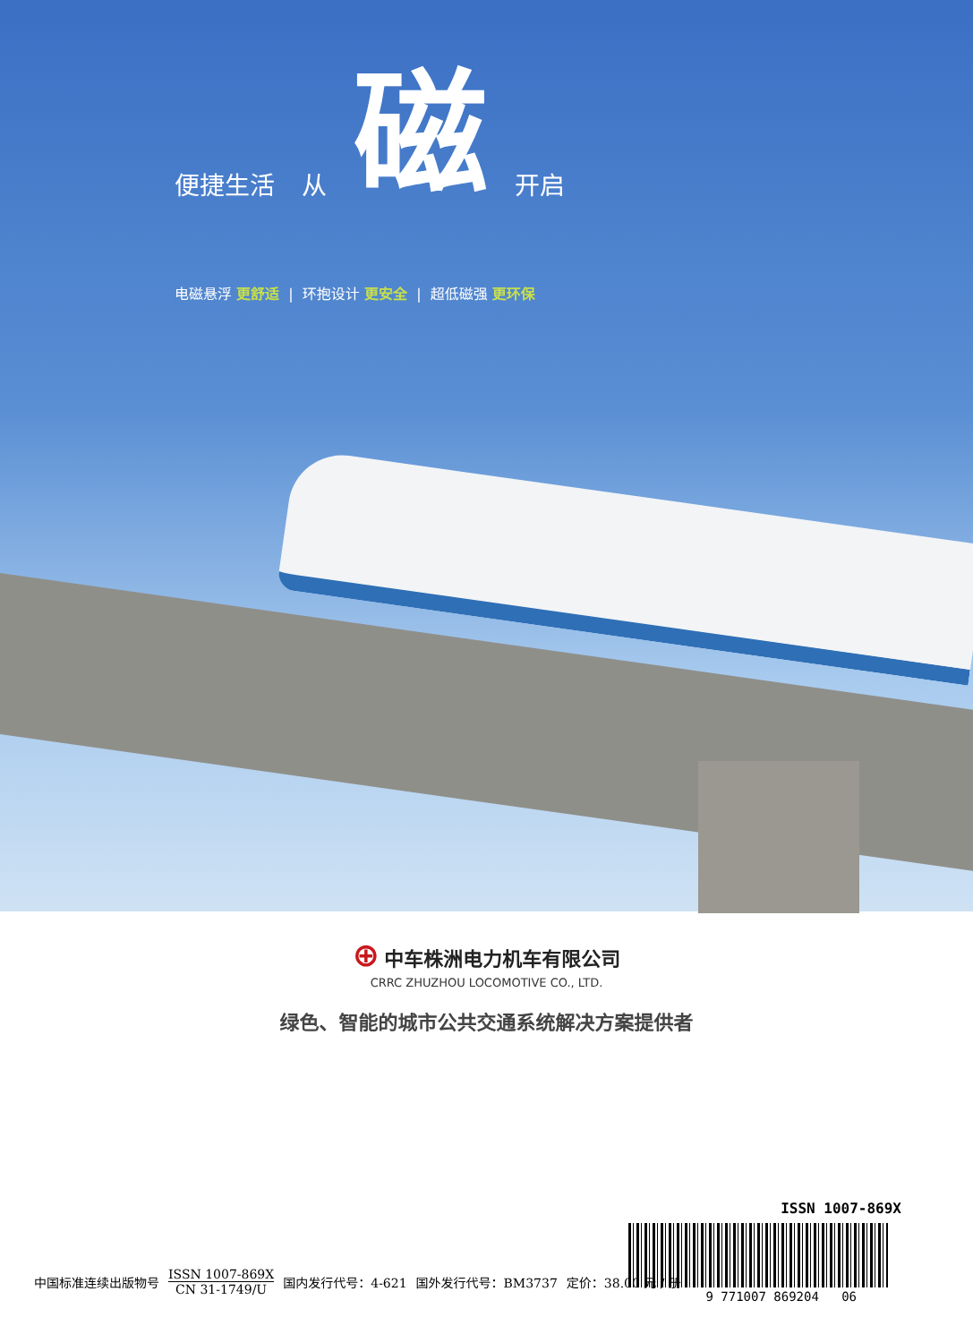便捷生活 从 磁 开启
电磁悬浮 更舒适 | 环抱设计 更安全 | 超低磁强 更环保
⊕ 中车株洲电力机车有限公司
CRRC ZHUZHOU LOCOMOTIVE CO., LTD.
绿色、智能的城市公共交通系统解决方案提供者
ISSN 1007-869X
9 771007 869204 06
中国标准连续出版物号
ISSN 1007-869X
CN 31-1749/U
国内发行代号：4-621 国外发行代号：BM3737 定价：38.00 元 / 册